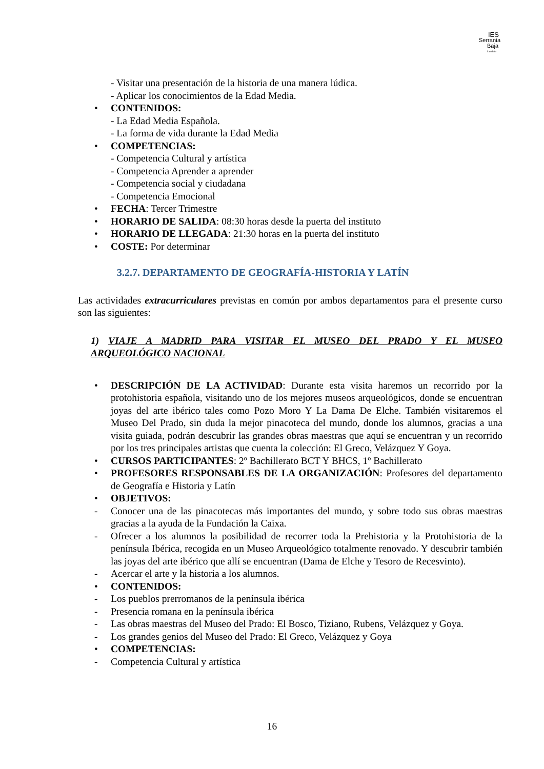IES
Serranía
Baja
Landete
- Visitar una presentación de la historia de una manera lúdica.
- Aplicar los conocimientos de la Edad Media.
• CONTENIDOS:
- La Edad Media Española.
- La forma de vida durante la Edad Media
• COMPETENCIAS:
- Competencia Cultural y artística
- Competencia Aprender a aprender
- Competencia social y ciudadana
- Competencia Emocional
• FECHA: Tercer Trimestre
• HORARIO DE SALIDA: 08:30 horas desde la puerta del instituto
• HORARIO DE LLEGADA: 21:30 horas en la puerta del instituto
• COSTE: Por determinar
3.2.7. DEPARTAMENTO DE GEOGRAFÍA-HISTORIA Y LATÍN
Las actividades extracurriculares previstas en común por ambos departamentos para el presente curso son las siguientes:
1) VIAJE A MADRID PARA VISITAR EL MUSEO DEL PRADO Y EL MUSEO ARQUEOLÓGICO NACIONAL
• DESCRIPCIÓN DE LA ACTIVIDAD: Durante esta visita haremos un recorrido por la protohistoria española, visitando uno de los mejores museos arqueológicos, donde se encuentran joyas del arte ibérico tales como Pozo Moro Y La Dama De Elche. También visitaremos el Museo Del Prado, sin duda la mejor pinacoteca del mundo, donde los alumnos, gracias a una visita guiada, podrán descubrir las grandes obras maestras que aquí se encuentran y un recorrido por los tres principales artistas que cuenta la colección: El Greco, Velázquez Y Goya.
• CURSOS PARTICIPANTES: 2º Bachillerato BCT Y BHCS, 1º Bachillerato
• PROFESORES RESPONSABLES DE LA ORGANIZACIÓN: Profesores del departamento de Geografía e Historia y Latín
• OBJETIVOS:
- Conocer una de las pinacotecas más importantes del mundo, y sobre todo sus obras maestras gracias a la ayuda de la Fundación la Caixa.
- Ofrecer a los alumnos la posibilidad de recorrer toda la Prehistoria y la Protohistoria de la península Ibérica, recogida en un Museo Arqueológico totalmente renovado. Y descubrir también las joyas del arte ibérico que allí se encuentran (Dama de Elche y Tesoro de Recesvinto).
- Acercar el arte y la historia a los alumnos.
• CONTENIDOS:
- Los pueblos prerromanos de la península ibérica
- Presencia romana en la península ibérica
- Las obras maestras del Museo del Prado: El Bosco, Tiziano, Rubens, Velázquez y Goya.
- Los grandes genios del Museo del Prado: El Greco, Velázquez y Goya
• COMPETENCIAS:
- Competencia Cultural y artística
16